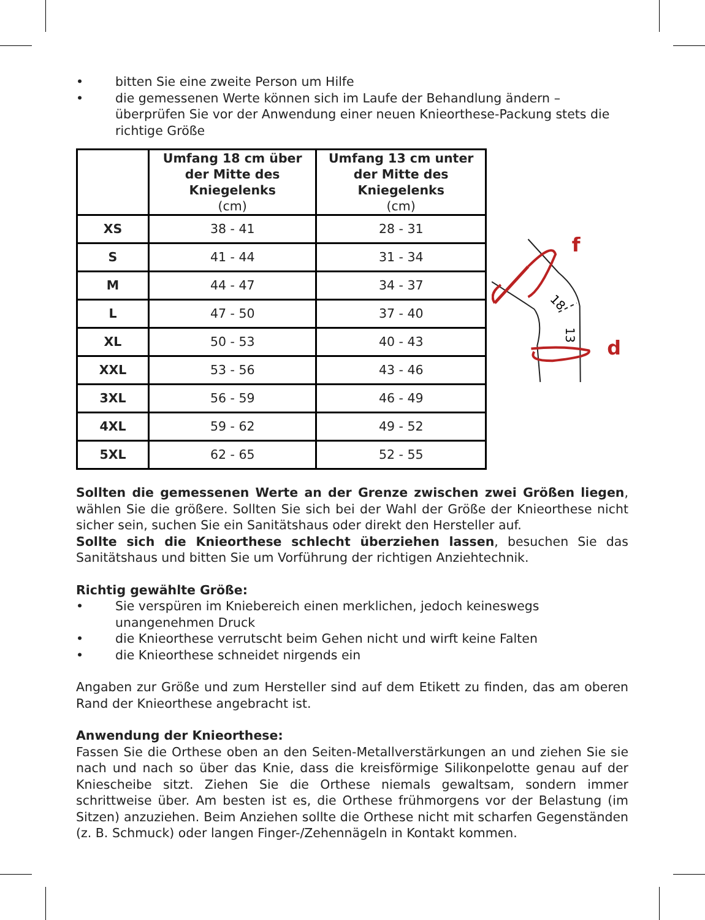• bitten Sie eine zweite Person um Hilfe
• die gemessenen Werte können sich im Laufe der Behandlung ändern – überprüfen Sie vor der Anwendung einer neuen Knieorthese-Packung stets die richtige Größe
| | Umfang 18 cm über der Mitte des Kniegelenks (cm) | Umfang 13 cm unter der Mitte des Kniegelenks (cm) |
| --- | --- | --- |
| XS | 38 - 41 | 28 - 31 |
| S | 41 - 44 | 31 - 34 |
| M | 44 - 47 | 34 - 37 |
| L | 47 - 50 | 37 - 40 |
| XL | 50 - 53 | 40 - 43 |
| XXL | 53 - 56 | 43 - 46 |
| 3XL | 56 - 59 | 46 - 49 |
| 4XL | 59 - 62 | 49 - 52 |
| 5XL | 62 - 65 | 52 - 55 |
f
d
18
13
Sollten die gemessenen Werte an der Grenze zwischen zwei Größen liegen, wählen Sie die größere. Sollten Sie sich bei der Wahl der Größe der Knieorthese nicht sicher sein, suchen Sie ein Sanitätshaus oder direkt den Hersteller auf.
Sollte sich die Knieorthese schlecht überziehen lassen, besuchen Sie das Sanitätshaus und bitten Sie um Vorführung der richtigen Anziehtechnik.
Richtig gewählte Größe:
• Sie verspüren im Kniebereich einen merklichen, jedoch keineswegs unangenehmen Druck
• die Knieorthese verrutscht beim Gehen nicht und wirft keine Falten
• die Knieorthese schneidet nirgends ein
Angaben zur Größe und zum Hersteller sind auf dem Etikett zu finden, das am oberen Rand der Knieorthese angebracht ist.
Anwendung der Knieorthese:
Fassen Sie die Orthese oben an den Seiten-Metallverstärkungen an und ziehen Sie sie nach und nach so über das Knie, dass die kreisförmige Silikonpelotte genau auf der Kniescheibe sitzt. Ziehen Sie die Orthese niemals gewaltsam, sondern immer schrittweise über. Am besten ist es, die Orthese frühmorgens vor der Belastung (im Sitzen) anzuziehen. Beim Anziehen sollte die Orthese nicht mit scharfen Gegenständen (z. B. Schmuck) oder langen Finger-/Zehennägeln in Kontakt kommen.